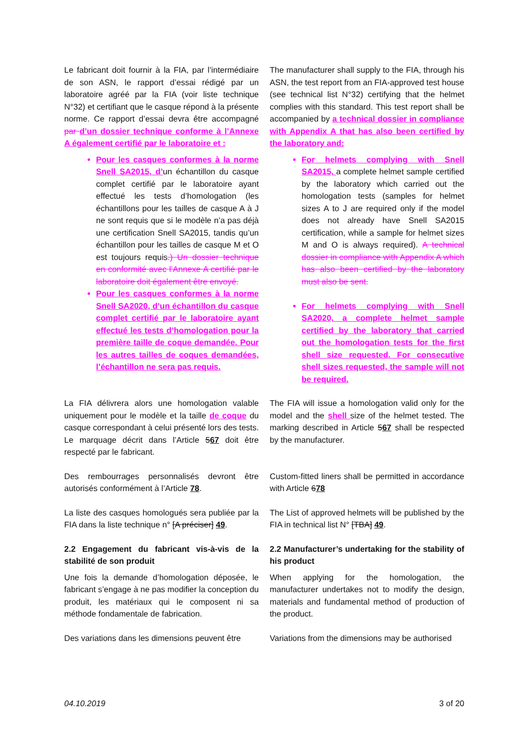Le fabricant doit fournir à la FIA, par l’intermédiaire de son ASN, le rapport d’essai rédigé par un laboratoire agréé par la FIA (voir liste technique N°32) et certifiant que le casque répond à la présente norme. Ce rapport d’essai devra être accompagné par d’un dossier technique conforme à l’Annexe A également certifié par le laboratoire et :
Pour les casques conformes à la norme Snell SA2015, d’un échantillon du casque complet certifié par le laboratoire ayant effectué les tests d’homologation (les échantillons pour les tailles de casque A à J ne sont requis que si le modèle n’a pas déjà une certification Snell SA2015, tandis qu’un échantillon pour les tailles de casque M et O est toujours requis.) Un dossier technique en conformité avec l’Annexe A certifié par le laboratoire doit également être envoyé.
Pour les casques conformes à la norme Snell SA2020, d’un échantillon du casque complet certifié par le laboratoire ayant effectué les tests d’homologation pour la première taille de coque demandée. Pour les autres tailles de coques demandées, l’échantillon ne sera pas requis.
The manufacturer shall supply to the FIA, through his ASN, the test report from an FIA-approved test house (see technical list N°32) certifying that the helmet complies with this standard. This test report shall be accompanied by a technical dossier in compliance with Appendix A that has also been certified by the laboratory and:
For helmets complying with Snell SA2015, a complete helmet sample certified by the laboratory which carried out the homologation tests (samples for helmet sizes A to J are required only if the model does not already have Snell SA2015 certification, while a sample for helmet sizes M and O is always required). A technical dossier in compliance with Appendix A which has also been certified by the laboratory must also be sent.
For helmets complying with Snell SA2020, a complete helmet sample certified by the laboratory that carried out the homologation tests for the first shell size requested. For consecutive shell sizes requested, the sample will not be required.
La FIA délivrera alors une homologation valable uniquement pour le modèle et la taille de coque du casque correspondant à celui présenté lors des tests. Le marquage décrit dans l’Article 567 doit être respecté par le fabricant.
The FIA will issue a homologation valid only for the model and the shell size of the helmet tested. The marking described in Article 567 shall be respected by the manufacturer.
Des rembourrages personnalisés devront être autorisés conformément à l’Article 78.
Custom-fitted liners shall be permitted in accordance with Article 678
La liste des casques homologués sera publiée par la FIA dans la liste technique n° [A préciser] 49.
The List of approved helmets will be published by the FIA in technical list N° [TBA] 49.
2.2 Engagement du fabricant vis-à-vis de la stabilité de son produit
Une fois la demande d’homologation déposée, le fabricant s’engage à ne pas modifier la conception du produit, les matériaux qui le composent ni sa méthode fondamentale de fabrication.
2.2 Manufacturer’s undertaking for the stability of his product
When applying for the homologation, the manufacturer undertakes not to modify the design, materials and fundamental method of production of the product.
Des variations dans les dimensions peuvent être
Variations from the dimensions may be authorised
04.10.2019 3 of 20